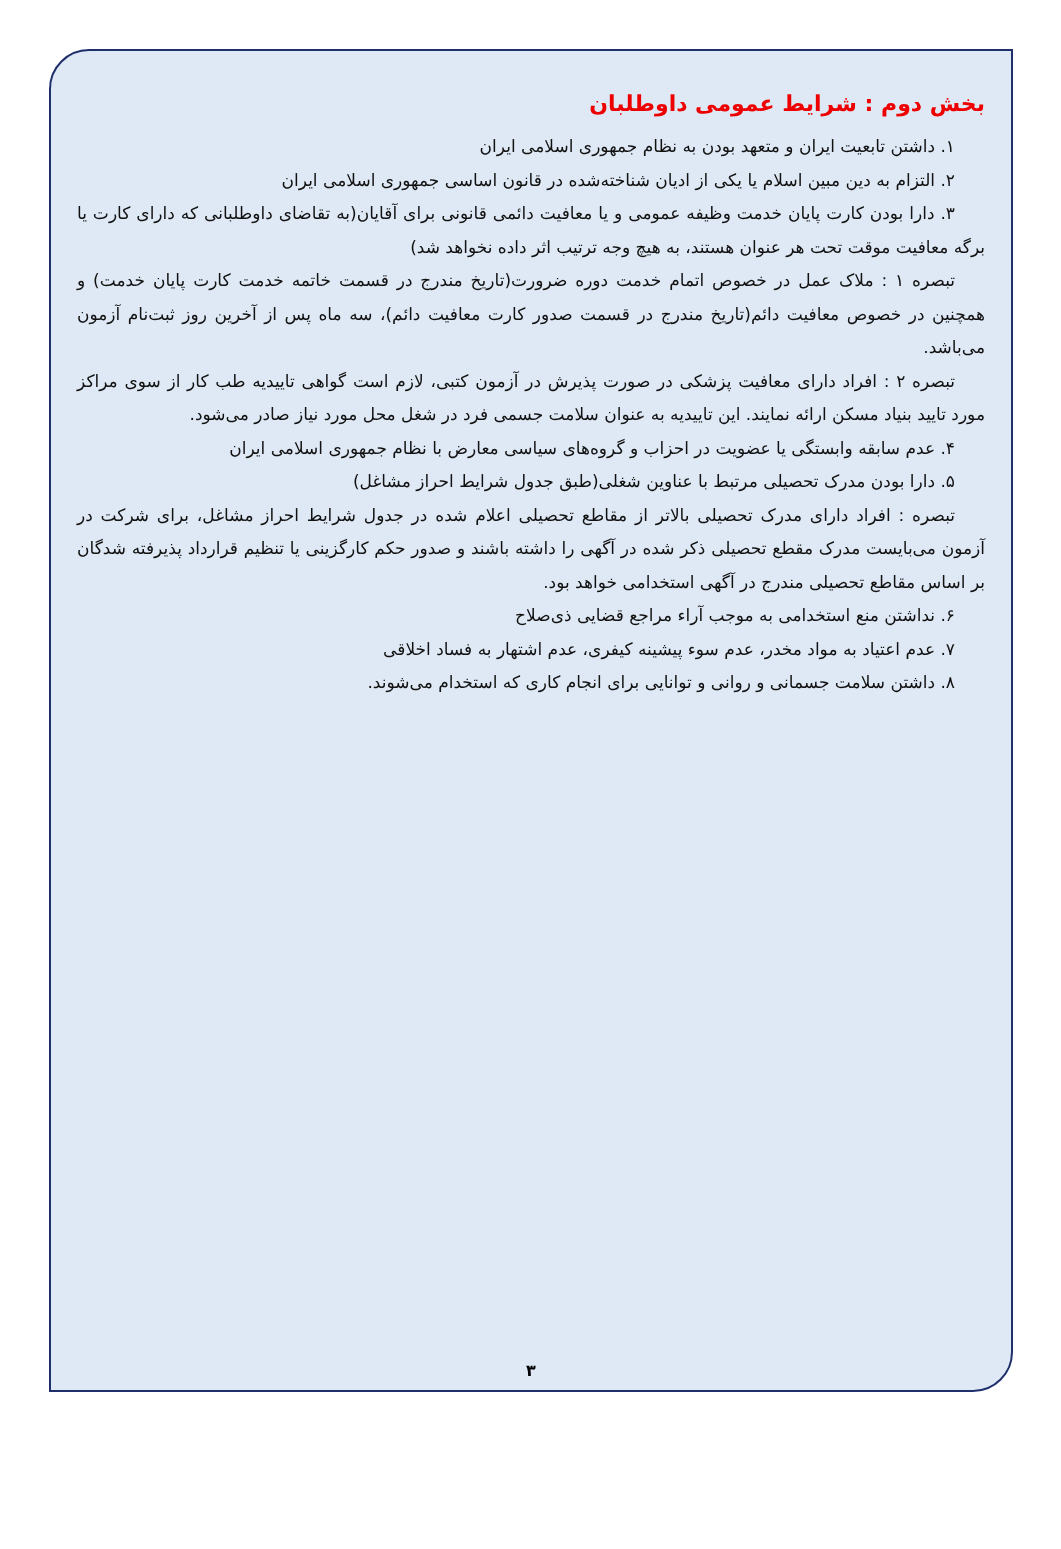بخش دوم : شرایط عمومی داوطلبان
۱. داشتن تابعیت ایران و متعهد بودن به نظام جمهوری اسلامی ایران
۲. التزام به دین مبین اسلام یا یکی از ادیان شناخته‌شده در قانون اساسی جمهوری اسلامی ایران
۳. دارا بودن کارت پایان خدمت وظیفه عمومی و یا معافیت دائمی قانونی برای آقایان(به تقاضای داوطلبانی که دارای کارت یا برگه معافیت موقت تحت هر عنوان هستند، به هیچ وجه ترتیب اثر داده نخواهد شد)
تبصره ۱ : ملاک عمل در خصوص اتمام خدمت دوره ضرورت(تاریخ مندرج در قسمت خاتمه خدمت کارت پایان خدمت) و همچنین در خصوص معافیت دائم(تاریخ مندرج در قسمت صدور کارت معافیت دائم)، سه ماه پس از آخرین روز ثبت‌نام آزمون می‌باشد.
تبصره ۲ : افراد دارای معافیت پزشکی در صورت پذیرش در آزمون کتبی، لازم است گواهی تاییدیه طب کار از سوی مراکز مورد تایید بنیاد مسکن ارائه نمایند. این تاییدیه به عنوان سلامت جسمی فرد در شغل محل مورد نیاز صادر می‌شود.
۴. عدم سابقه وابستگی یا عضویت در احزاب و گروه‌های سیاسی معارض با نظام جمهوری اسلامی ایران
۵. دارا بودن مدرک تحصیلی مرتبط با عناوین شغلی(طبق جدول شرایط احراز مشاغل)
تبصره : افراد دارای مدرک تحصیلی بالاتر از مقاطع تحصیلی اعلام شده در جدول شرایط احراز مشاغل، برای شرکت در آزمون می‌بایست مدرک مقطع تحصیلی ذکر شده در آگهی را داشته باشند و صدور حکم کارگزینی یا تنظیم قرارداد پذیرفته شدگان بر اساس مقاطع تحصیلی مندرج در آگهی استخدامی خواهد بود.
۶. نداشتن منع استخدامی به موجب آراء مراجع قضایی ذی‌صلاح
۷. عدم اعتیاد به مواد مخدر، عدم سوء پیشینه کیفری، عدم اشتهار به فساد اخلاقی
۸. داشتن سلامت جسمانی و روانی و توانایی برای انجام کاری که استخدام می‌شوند.
۳